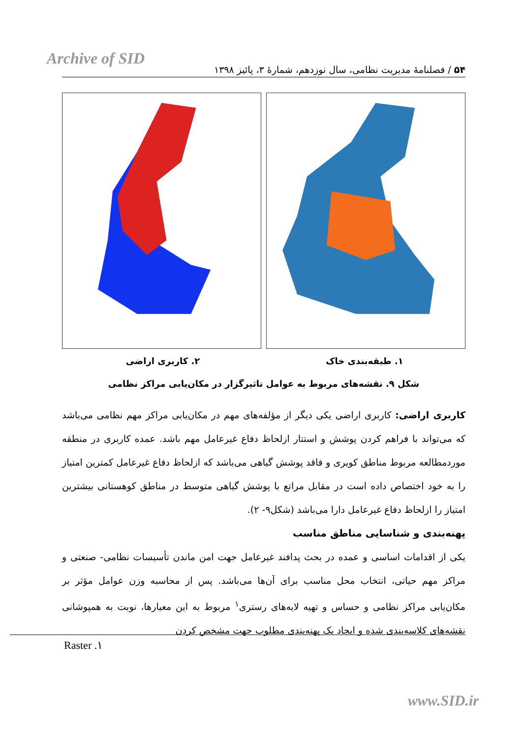Archive of SID
۵۴ / فصلنامهٔ مدیریت نظامی، سال نوزدهم، شمارهٔ ۳، پائیز ۱۳۹۸
۱. طبقه‌بندی خاک ۲. کاربری اراضی
شکل ۹. نقشه‌های مربوط به عوامل تاثیرگزار در مکان‌یابی مراکز نظامی
کاربری اراضی: کاربری اراضی یکی دیگر از مؤلفه‌های مهم در مکان‌یابی مراکز مهم نظامی می‌باشد که می‌تواند با فراهم کردن پوشش و استتار ازلحاظ دفاع غیرعامل مهم باشد. عمده کاربری در منطقه موردمطالعه مربوط مناطق کویری و فاقد پوشش گیاهی می‌باشد که ازلحاظ دفاع غیرعامل کمترین امتیاز را به خود اختصاص داده است در مقابل مراتع با پوشش گیاهی متوسط در مناطق کوهستانی بیشترین امتیاز را ازلحاظ دفاع غیرعامل دارا می‌باشد (شکل۹- ۲).
پهنه‌بندی و شناسایی مناطق مناسب
یکی از اقدامات اساسی و عمده در بحث پدافند غیرعامل جهت امن ماندن تأسیسات نظامی- صنعتی و مراکز مهم حیاتی، انتخاب محل مناسب برای آن‌ها می‌باشد. پس از محاسبه وزن عوامل مؤثر بر مکان‌یابی مراکز نظامی و حساس و تهیه لایه‌های رستری<sup>۱</sup> مربوط به این معیارها، نوبت به همپوشانی نقشه‌های کلاسه‌بندی شده و ایجاد یک پهنه‌بندی مطلوب جهت مشخص کردن
۱. Raster
www.SID.ir